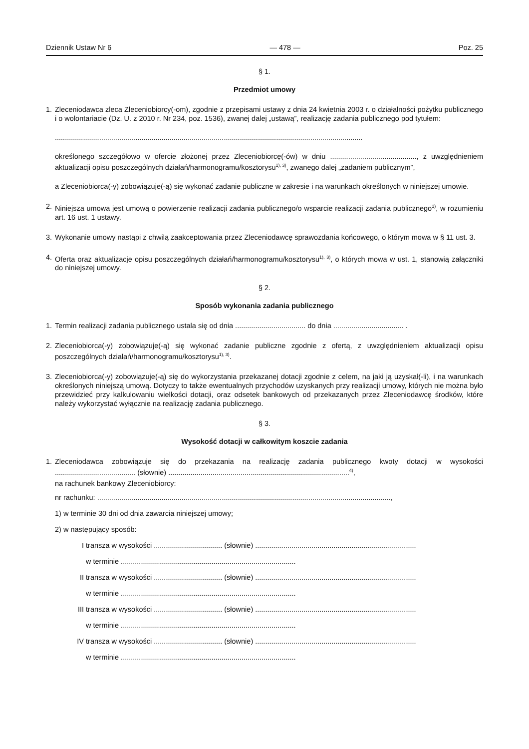Dziennik Ustaw Nr 6 — 478 — Poz. 25
§ 1.
Przedmiot umowy
1. Zleceniodawca zleca Zleceniobiorcy(-om), zgodnie z przepisami ustawy z dnia 24 kwietnia 2003 r. o działalności pożytku publicznego i o wolontariacie (Dz. U. z 2010 r. Nr 234, poz. 1536), zwanej dalej „ustawą”, realizację zadania publicznego pod tytułem:
.........................................................................................................................................................
określonego szczegółowo w ofercie złożonej przez Zleceniobiorcę(-ów) w dniu ..........................................., z uwzględnieniem aktualizacji opisu poszczególnych działań/harmonogramu/kosztorysu<sup>1), 3)</sup>, zwanego dalej „zadaniem publicznym”,
a Zleceniobiorca(-y) zobowiązuje(-ą) się wykonać zadanie publiczne w zakresie i na warunkach określonych w niniejszej umowie.
2. Niniejsza umowa jest umową o powierzenie realizacji zadania publicznego/o wsparcie realizacji zadania publicznego<sup>1)</sup>, w rozumieniu art. 16 ust. 1 ustawy.
3. Wykonanie umowy nastąpi z chwilą zaakceptowania przez Zleceniodawcę sprawozdania końcowego, o którym mowa w § 11 ust. 3.
4. Oferta oraz aktualizacje opisu poszczególnych działań/harmonogramu/kosztorysu<sup>1), 3)</sup>, o których mowa w ust. 1, stanowią załączniki do niniejszej umowy.
§ 2.
Sposób wykonania zadania publicznego
1. Termin realizacji zadania publicznego ustala się od dnia ................................... do dnia ................................... .
2. Zleceniobiorca(-y) zobowiązuje(-ą) się wykonać zadanie publiczne zgodnie z ofertą, z uwzględnieniem aktualizacji opisu poszczególnych działań/harmonogramu/kosztorysu<sup>1), 3)</sup>.
3. Zleceniobiorca(-y) zobowiązuje(-ą) się do wykorzystania przekazanej dotacji zgodnie z celem, na jaki ją uzyskał(-li), i na warunkach określonych niniejszą umową. Dotyczy to także ewentualnych przychodów uzyskanych przy realizacji umowy, których nie można było przewidzieć przy kalkulowaniu wielkości dotacji, oraz odsetek bankowych od przekazanych przez Zleceniodawcę środków, które należy wykorzystać wyłącznie na realizację zadania publicznego.
§ 3.
Wysokość dotacji w całkowitym koszcie zadania
1. Zleceniodawca zobowiązuje się do przekazania na realizację zadania publicznego kwoty dotacji w wysokości ........................................ (słownie) ..........................................................................................<sup>4)</sup>,
na rachunek bankowy Zleceniobiorcy:
nr rachunku: ..................................................................................................................................................,
1) w terminie 30 dni od dnia zawarcia niniejszej umowy;
2) w następujący sposób:
I transza w wysokości .................................. (słownie) ................................................................................
w terminie .......................................................................................
II transza w wysokości .................................. (słownie) ................................................................................
w terminie .......................................................................................
III transza w wysokości .................................. (słownie) ................................................................................
w terminie .......................................................................................
IV transza w wysokości .................................. (słownie) ................................................................................
w terminie .......................................................................................